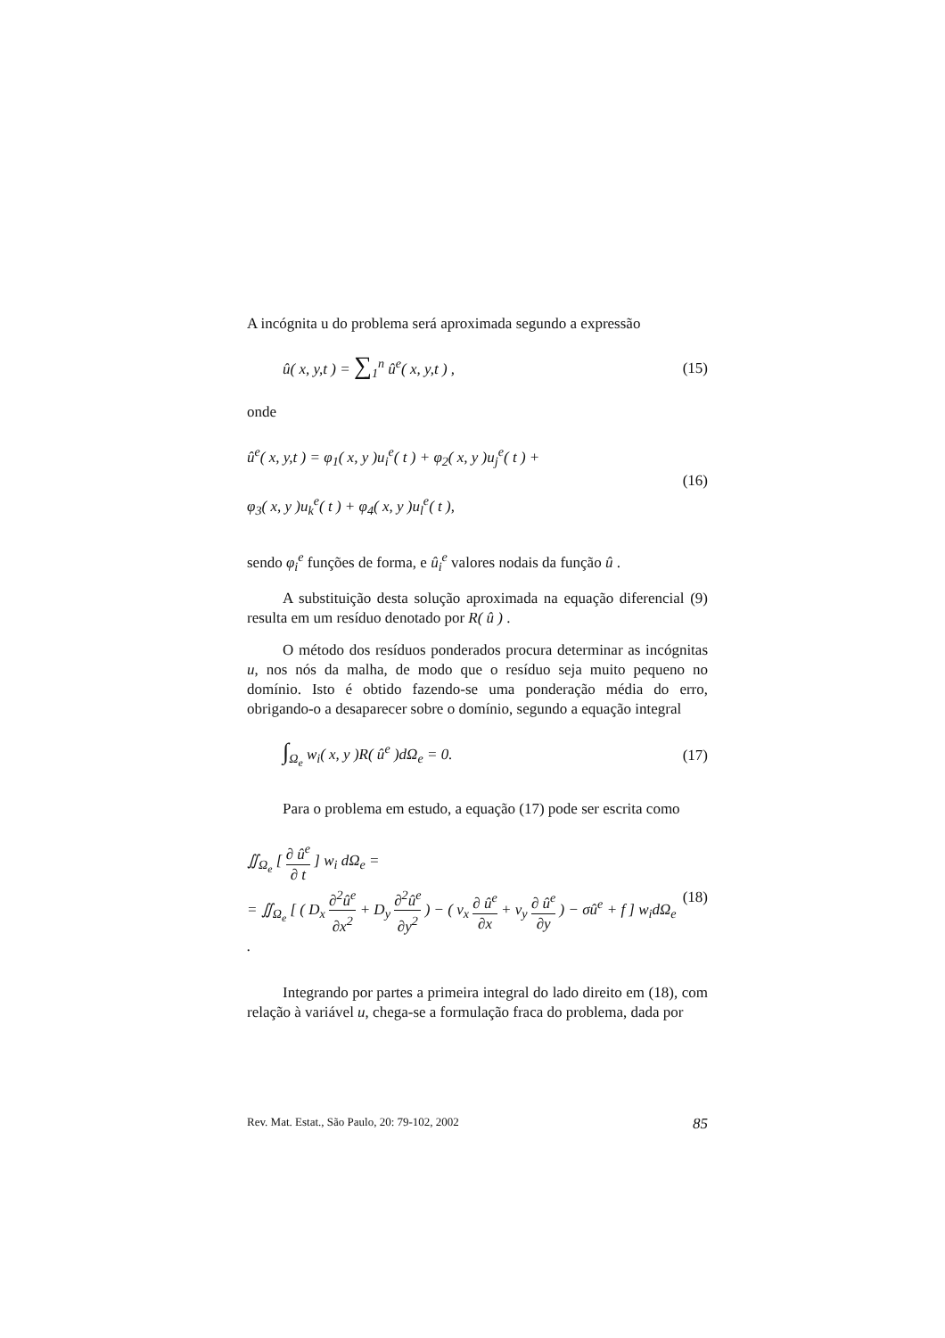A incógnita u do problema será aproximada segundo a expressão
û( x, y,t ) = ∑<sub>1</sub><sup>n</sup> û<sup>e</sup>( x, y,t ) , (15)
onde
û<sup>e</sup>( x, y,t ) = φ<sub>1</sub>( x, y )u<sub>i</sub><sup>e</sup>( t ) + φ<sub>2</sub>( x, y )u<sub>j</sub><sup>e</sup>( t ) +
φ<sub>3</sub>( x, y )u<sub>k</sub><sup>e</sup>( t ) + φ<sub>4</sub>( x, y )u<sub>l</sub><sup>e</sup>( t ), (16)
sendo φ<sub>i</sub><sup>e</sup> funções de forma, e û<sub>i</sub><sup>e</sup> valores nodais da função û .
A substituição desta solução aproximada na equação diferencial (9) resulta em um resíduo denotado por R( û ) .
O método dos resíduos ponderados procura determinar as incógnitas u, nos nós da malha, de modo que o resíduo seja muito pequeno no domínio. Isto é obtido fazendo-se uma ponderação média do erro, obrigando-o a desaparecer sobre o domínio, segundo a equação integral
∫<sub>Ω<sub>e</sub></sub> w<sub>i</sub>( x, y )R( û<sup>e</sup> )dΩ<sub>e</sub> = 0. (17)
Para o problema em estudo, a equação (17) pode ser escrita como
∬<sub>Ω<sub>e</sub></sub> [ ∂ û<sup>e</sup> ∂ t ] w<sub>i</sub> dΩ<sub>e</sub> =
= ∬<sub>Ω<sub>e</sub></sub> [ ( D<sub>x</sub> ∂<sup>2</sup>û<sup>e</sup> ∂x<sup>2</sup> + D<sub>y</sub> ∂<sup>2</sup>û<sup>e</sup> ∂y<sup>2</sup> ) − ( v<sub>x</sub> ∂ û<sup>e</sup> ∂x + v<sub>y</sub> ∂ û<sup>e</sup> ∂y ) − σû<sup>e</sup> + f ] w<sub>i</sub>dΩ<sub>e</sub> . (18)
Integrando por partes a primeira integral do lado direito em (18), com relação à variável u, chega-se a formulação fraca do problema, dada por
Rev. Mat. Estat., São Paulo, 20: 79-102, 2002 85